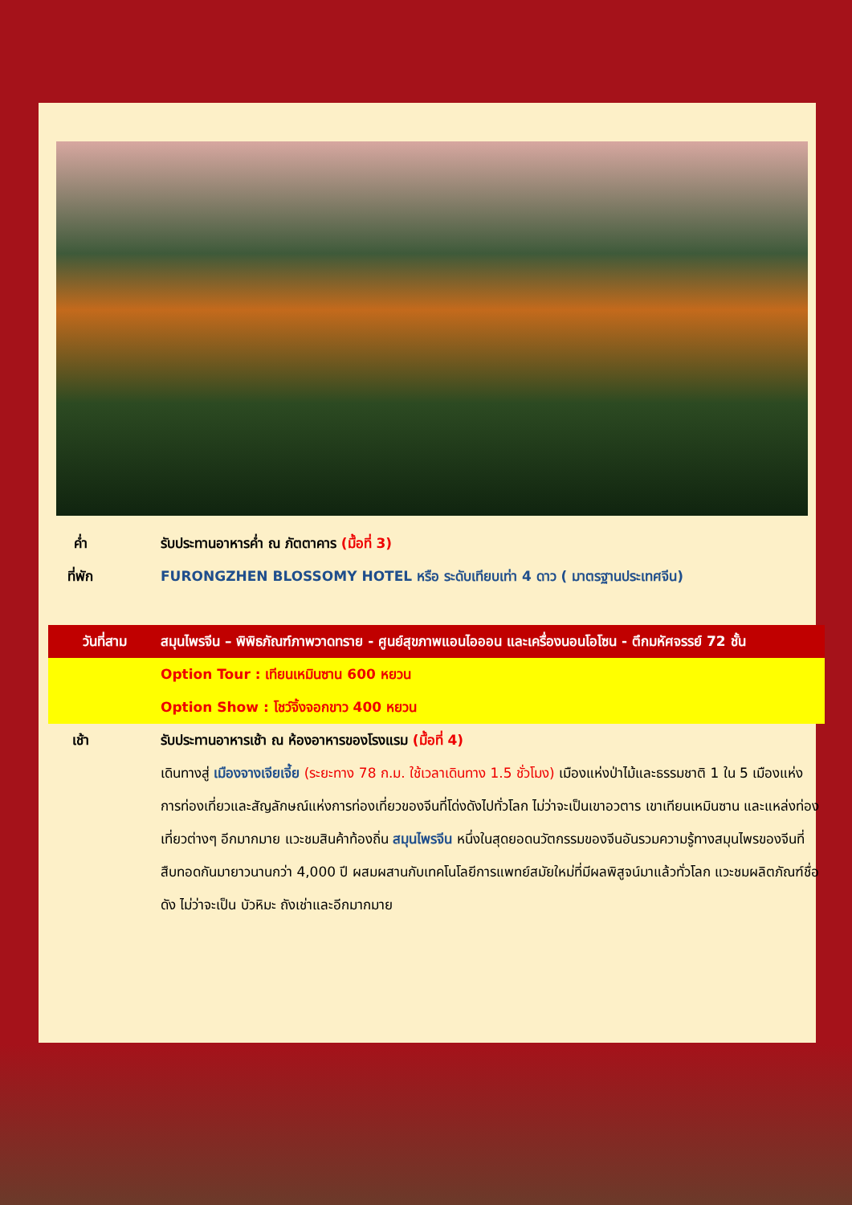ค่ำ รับประทานอาหารค่ำ ณ ภัตตาคาร (มื้อที่ 3)
ที่พัก FURONGZHEN BLOSSOMY HOTEL หรือ ระดับเทียบเท่า 4 ดาว ( มาตรฐานประเทศจีน)
วันที่สาม สมุนไพรจีน – พิพิธภัณฑ์ภาพวาดทราย - ศูนย์สุขภาพแอนไอออน และเครื่องนอนโอโซน - ตึกมหัศจรรย์ 72 ชั้น
Option Tour : เทียนเหมินซาน 600 หยวน
Option Show : โชว์จิ้งจอกขาว 400 หยวน
เช้า รับประทานอาหารเช้า ณ ห้องอาหารของโรงแรม (มื้อที่ 4)
เดินทางสู่ เมืองจางเจียเจี้ย (ระยะทาง 78 ก.ม. ใช้เวลาเดินทาง 1.5 ชั่วโมง) เมืองแห่งป่าไม้และธรรมชาติ 1 ใน 5 เมืองแห่งการท่องเที่ยวและสัญลักษณ์แห่งการท่องเที่ยวของจีนที่โด่งดังไปทั่วโลก ไม่ว่าจะเป็นเขาอวตาร เขาเทียนเหมินซาน และแหล่งท่องเที่ยวต่างๆ อีกมากมาย แวะชมสินค้าท้องถิ่น สมุนไพรจีน หนึ่งในสุดยอดนวัตกรรมของจีนอันรวมความรู้ทางสมุนไพรของจีนที่สืบทอดกันมายาวนานกว่า 4,000 ปี ผสมผสานกับเทคโนโลยีการแพทย์สมัยใหม่ที่มีผลพิสูจน์มาแล้วทั่วโลก แวะชมผลิตภัณฑ์ชื่อดัง ไม่ว่าจะเป็น บัวหิมะ ถังเช่าและอีกมากมาย